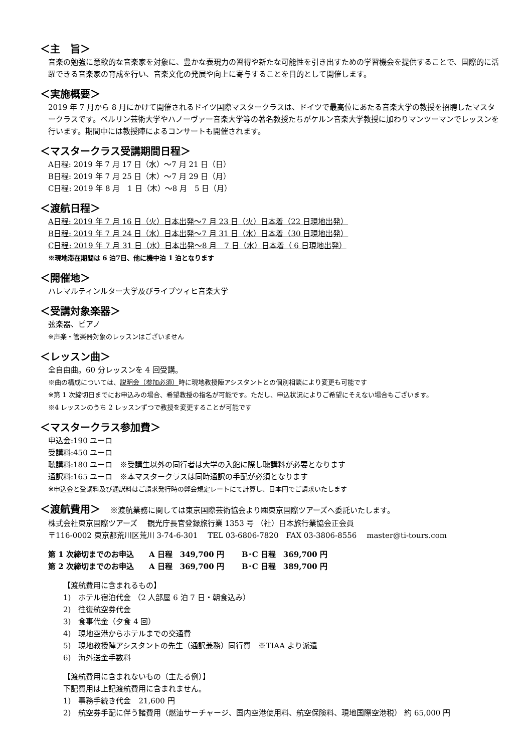＜主　旨＞
音楽の勉強に意欲的な音楽家を対象に、豊かな表現力の習得や新たな可能性を引き出すための学習機会を提供することで、国際的に活躍できる音楽家の育成を行い、音楽文化の発展や向上に寄与することを目的として開催します。
＜実施概要＞
2019 年 7 月から 8 月にかけて開催されるドイツ国際マスタークラスは、ドイツで最高位にあたる音楽大学の教授を招聘したマスタークラスです。ベルリン芸術大学やハノーヴァー音楽大学等の著名教授たちがケルン音楽大学教授に加わりマンツーマンでレッスンを行います。期間中には教授陣によるコンサートも開催されます。
＜マスタークラス受講期間日程＞
A日程: 2019 年 7 月 17 日（水）～7 月 21 日（日）
B日程: 2019 年 7 月 25 日（木）～7 月 29 日（月）
C日程: 2019 年 8 月　1 日（木）～8 月　5 日（月）
＜渡航日程＞
A日程: 2019 年 7 月 16 日（火）日本出発～7 月 23 日（火）日本着（22 日現地出発）
B日程: 2019 年 7 月 24 日（水）日本出発～7 月 31 日（水）日本着（30 日現地出発）
C日程: 2019 年 7 月 31 日（水）日本出発～8 月　7 日（水）日本着（ 6 日現地出発）
※現地滞在期間は 6 泊7日、他に機中泊 1 泊となります
＜開催地＞
ハレマルティンルター大学及びライプツィヒ音楽大学
＜受講対象楽器＞
弦楽器、ピアノ
※声楽・管楽器対象のレッスンはございません
＜レッスン曲＞
全自由曲。60 分レッスンを 4 回受講。
※曲の構成については、説明会（参加必須）時に現地教授陣アシスタントとの個別相談により変更も可能です
※第 1 次締切日までにお申込みの場合、希望教授の指名が可能です。ただし、申込状況によりご希望にそえない場合もございます。
※4 レッスンのうち 2 レッスンずつで教授を変更することが可能です
＜マスタークラス参加費＞
申込金:190 ユーロ
受講料:450 ユーロ
聴講料:180 ユーロ　※受講生以外の同行者は大学の入館に際し聴講料が必要となります
通訳料:165 ユーロ　※本マスタークラスは同時通訳の手配が必須となります
※申込金と受講料及び通訳料はご請求発行時の弊会規定レートにて計算し、日本円でご請求いたします
＜渡航費用＞　※渡航業務に関しては東京国際芸術協会より㈱東京国際ツアーズへ委託いたします。
株式会社東京国際ツアーズ　 観光庁長官登録旅行業 1353 号 （社）日本旅行業協会正会員
〒116-0002 東京都荒川区荒川 3-74-6-301　 TEL 03-6806-7820　FAX 03-3806-8556　 master@ti-tours.com
第 1 次締切までのお申込　　A 日程　349,700 円　　 B･C 日程　369,700 円
第 2 次締切までのお申込　　A 日程　369,700 円　　 B･C 日程　389,700 円
【渡航費用に含まれるもの】
1)　ホテル宿泊代金 （2 人部屋 6 泊 7 日・朝食込み）
2)　往復航空券代金
3)　食事代金（夕食 4 回）
4)　現地空港からホテルまでの交通費
5)　現地教授陣アシスタントの先生（通訳兼務）同行費　※TIAA より派遣
6)　海外送金手数料
【渡航費用に含まれないもの（主たる例）】
下記費用は上記渡航費用に含まれません。
1)　事務手続き代金　21,600 円
2)　航空券手配に伴う諸費用（燃油サーチャージ、国内空港使用料、航空保険料、現地国際空港税） 約 65,000 円